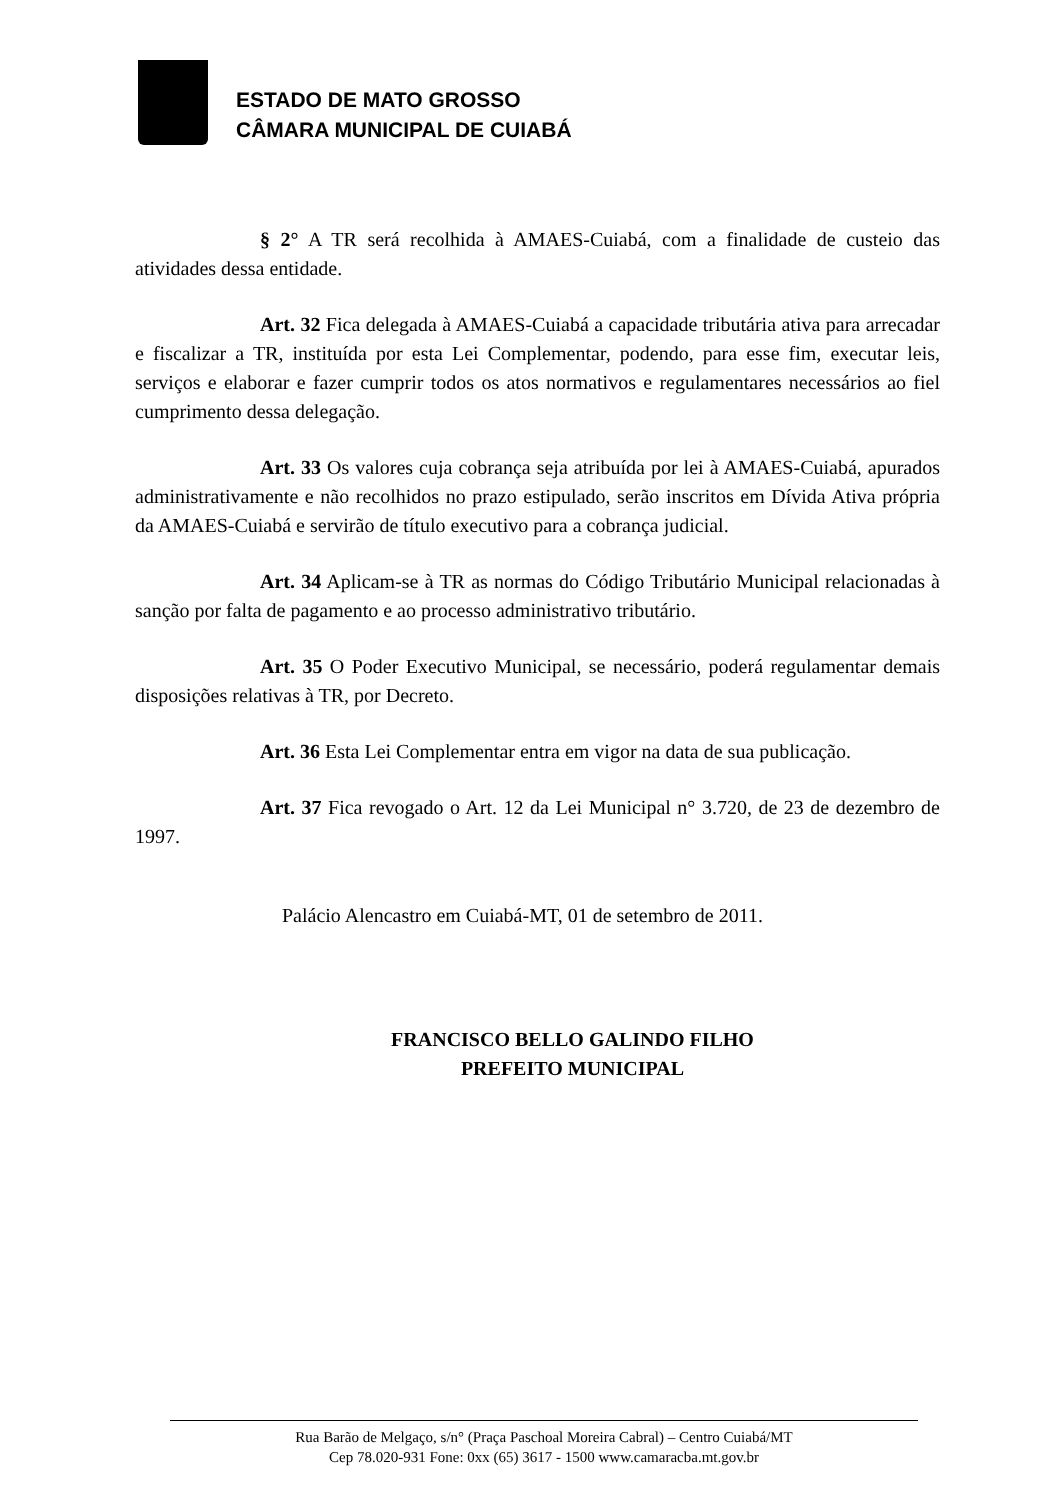ESTADO DE MATO GROSSO
CÂMARA MUNICIPAL DE CUIABÁ
§ 2° A TR será recolhida à AMAES-Cuiabá, com a finalidade de custeio das atividades dessa entidade.
Art. 32 Fica delegada à AMAES-Cuiabá a capacidade tributária ativa para arrecadar e fiscalizar a TR, instituída por esta Lei Complementar, podendo, para esse fim, executar leis, serviços e elaborar e fazer cumprir todos os atos normativos e regulamentares necessários ao fiel cumprimento dessa delegação.
Art. 33 Os valores cuja cobrança seja atribuída por lei à AMAES-Cuiabá, apurados administrativamente e não recolhidos no prazo estipulado, serão inscritos em Dívida Ativa própria da AMAES-Cuiabá e servirão de título executivo para a cobrança judicial.
Art. 34 Aplicam-se à TR as normas do Código Tributário Municipal relacionadas à sanção por falta de pagamento e ao processo administrativo tributário.
Art. 35 O Poder Executivo Municipal, se necessário, poderá regulamentar demais disposições relativas à TR, por Decreto.
Art. 36 Esta Lei Complementar entra em vigor na data de sua publicação.
Art. 37 Fica revogado o Art. 12 da Lei Municipal n° 3.720, de 23 de dezembro de 1997.
Palácio Alencastro em Cuiabá-MT, 01 de setembro de 2011.
FRANCISCO BELLO GALINDO FILHO
PREFEITO MUNICIPAL
Rua Barão de Melgaço, s/n° (Praça Paschoal Moreira Cabral) – Centro Cuiabá/MT
Cep 78.020-931 Fone: 0xx (65) 3617 - 1500 www.camaracba.mt.gov.br